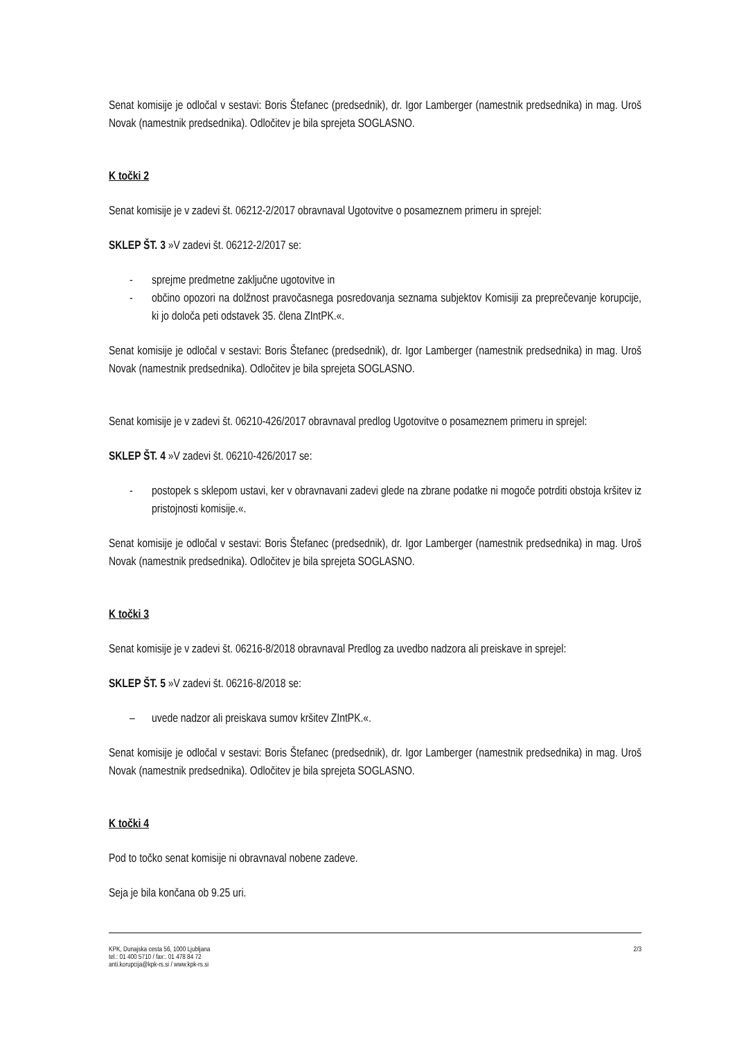Senat komisije je odločal v sestavi: Boris Štefanec (predsednik), dr. Igor Lamberger (namestnik predsednika) in mag. Uroš Novak (namestnik predsednika). Odločitev je bila sprejeta SOGLASNO.
K točki 2
Senat komisije je v zadevi št. 06212-2/2017 obravnaval Ugotovitve o posameznem primeru in sprejel:
SKLEP ŠT. 3 »V zadevi št. 06212-2/2017 se:
- sprejme predmetne zaključne ugotovitve in
- občino opozori na dolžnost pravočasnega posredovanja seznama subjektov Komisiji za preprečevanje korupcije, ki jo določa peti odstavek 35. člena ZIntPK.«.
Senat komisije je odločal v sestavi: Boris Štefanec (predsednik), dr. Igor Lamberger (namestnik predsednika) in mag. Uroš Novak (namestnik predsednika). Odločitev je bila sprejeta SOGLASNO.
Senat komisije je v zadevi št. 06210-426/2017 obravnaval predlog Ugotovitve o posameznem primeru in sprejel:
SKLEP ŠT. 4 »V zadevi št. 06210-426/2017 se:
- postopek s sklepom ustavi, ker v obravnavani zadevi glede na zbrane podatke ni mogoče potrditi obstoja kršitev iz pristojnosti komisije.«.
Senat komisije je odločal v sestavi: Boris Štefanec (predsednik), dr. Igor Lamberger (namestnik predsednika) in mag. Uroš Novak (namestnik predsednika). Odločitev je bila sprejeta SOGLASNO.
K točki 3
Senat komisije je v zadevi št. 06216-8/2018 obravnaval Predlog za uvedbo nadzora ali preiskave in sprejel:
SKLEP ŠT. 5 »V zadevi št. 06216-8/2018 se:
– uvede nadzor ali preiskava sumov kršitev ZIntPK.«.
Senat komisije je odločal v sestavi: Boris Štefanec (predsednik), dr. Igor Lamberger (namestnik predsednika) in mag. Uroš Novak (namestnik predsednika). Odločitev je bila sprejeta SOGLASNO.
K točki 4
Pod to točko senat komisije ni obravnaval nobene zadeve.
Seja je bila končana ob 9.25 uri.
KPK, Dunajska cesta 56, 1000 Ljubljana
tel.: 01 400 5710 / fax:. 01 478 84 72
anti.korupcija@kpk-rs.si / www.kpk-rs.si
2/3